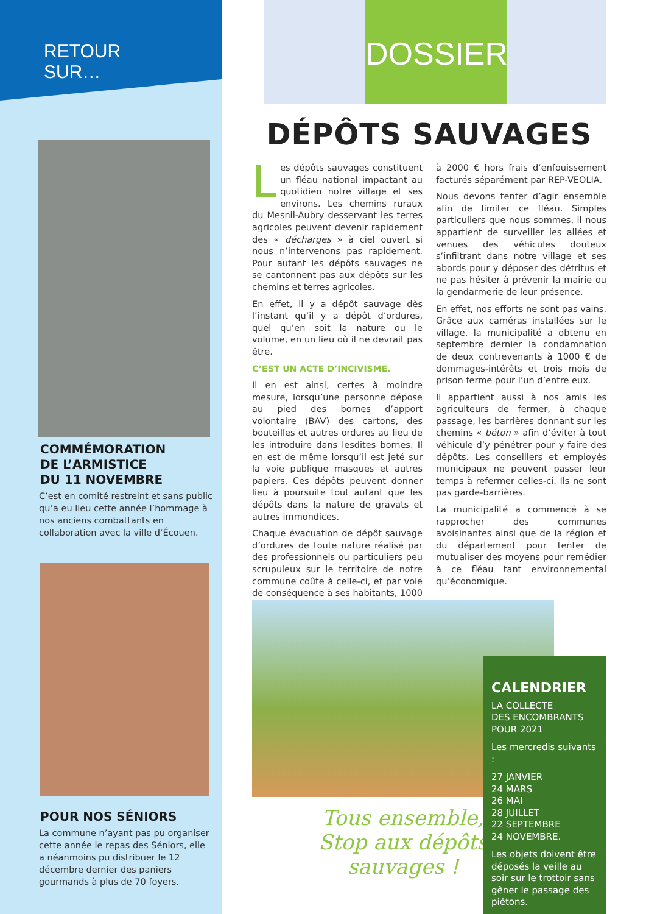RETOUR SUR…
COMMÉMORATION
DE L’ARMISTICE
DU 11 NOVEMBRE
C’est en comité restreint et sans public qu’a eu lieu cette année l’hommage à nos anciens combattants en collaboration avec la ville d’Écouen.
POUR NOS SÉNIORS
La commune n’ayant pas pu organiser cette année le repas des Séniors, elle a néanmoins pu distribuer le 12 décembre dernier des paniers gourmands à plus de 70 foyers.
DOSSIER
DÉPÔTS SAUVAGES
Les dépôts sauvages constituent un fléau national impactant au quotidien notre village et ses environs. Les chemins ruraux du Mesnil-Aubry desservant les terres agricoles peuvent devenir rapidement des « décharges » à ciel ouvert si nous n’intervenons pas rapidement. Pour autant les dépôts sauvages ne se cantonnent pas aux dépôts sur les chemins et terres agricoles.
En effet, il y a dépôt sauvage dès l’instant qu’il y a dépôt d’ordures, quel qu’en soit la nature ou le volume, en un lieu où il ne devrait pas être.
C’EST UN ACTE D’INCIVISME.
Il en est ainsi, certes à moindre mesure, lorsqu’une personne dépose au pied des bornes d’apport volontaire (BAV) des cartons, des bouteilles et autres ordures au lieu de les introduire dans lesdites bornes. Il en est de même lorsqu’il est jeté sur la voie publique masques et autres papiers. Ces dépôts peuvent donner lieu à poursuite tout autant que les dépôts dans la nature de gravats et autres immondices.
Chaque évacuation de dépôt sauvage d’ordures de toute nature réalisé par des professionnels ou particuliers peu scrupuleux sur le territoire de notre commune coûte à celle-ci, et par voie de conséquence à ses habitants, 1000 à 2000 € hors frais d’enfouissement facturés séparément par REP-VEOLIA.
Nous devons tenter d’agir ensemble afin de limiter ce fléau. Simples particuliers que nous sommes, il nous appartient de surveiller les allées et venues des véhicules douteux s’infiltrant dans notre village et ses abords pour y déposer des détritus et ne pas hésiter à prévenir la mairie ou la gendarmerie de leur présence.
En effet, nos efforts ne sont pas vains. Grâce aux caméras installées sur le village, la municipalité a obtenu en septembre dernier la condamnation de deux contrevenants à 1000 € de dommages-intérêts et trois mois de prison ferme pour l’un d’entre eux.
Il appartient aussi à nos amis les agriculteurs de fermer, à chaque passage, les barrières donnant sur les chemins « béton » afin d’éviter à tout véhicule d’y pénétrer pour y faire des dépôts. Les conseillers et employés municipaux ne peuvent passer leur temps à refermer celles-ci. Ils ne sont pas garde-barrières.
La municipalité a commencé à se rapprocher des communes avoisinantes ainsi que de la région et du département pour tenter de mutualiser des moyens pour remédier à ce fléau tant environnemental qu’économique.
Tous ensemble,
Stop aux dépôts
sauvages !
CALENDRIER
LA COLLECTE
DES ENCOMBRANTS
POUR 2021
Les mercredis suivants :
27 JANVIER
24 MARS
26 MAI
28 JUILLET
22 SEPTEMBRE
24 NOVEMBRE.
Les objets doivent être déposés la veille au soir sur le trottoir sans gêner le passage des piétons.